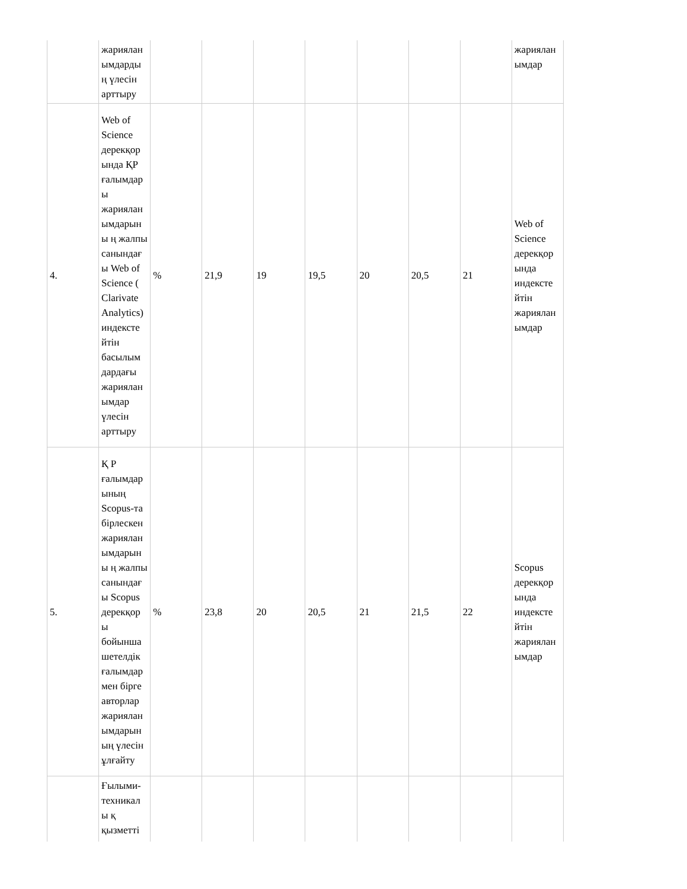| | жариялан ымдарды ң үлесін арттыру | | | | | | | | жариялан ымдар |
| 4. | Web of Science дерекқор ында ҚР ғалымдар ы жариялан ымдарын ы ң жалпы санындағ ы Web of Science ( Clarivate Analytics) индексте йтін басылым дардағы жариялан ымдар үлесін арттыру | % | 21,9 | 19 | 19,5 | 20 | 20,5 | 21 | Web of Science дерекқор ында индексте йтін жариялан ымдар |
| 5. | Қ Р ғалымдар ының Scopus-та бірлескен жариялан ымдарын ы ң жалпы санындағ ы Scopus дерекқор ы бойынша шетелдік ғалымдар мен бірге авторлар жариялан ымдарын ың үлесін ұлғайту | % | 23,8 | 20 | 20,5 | 21 | 21,5 | 22 | Scopus дерекқор ында индексте йтін жариялан ымдар |
| | Ғылыми-техникал ы қ қызметті | | | | | | | | |